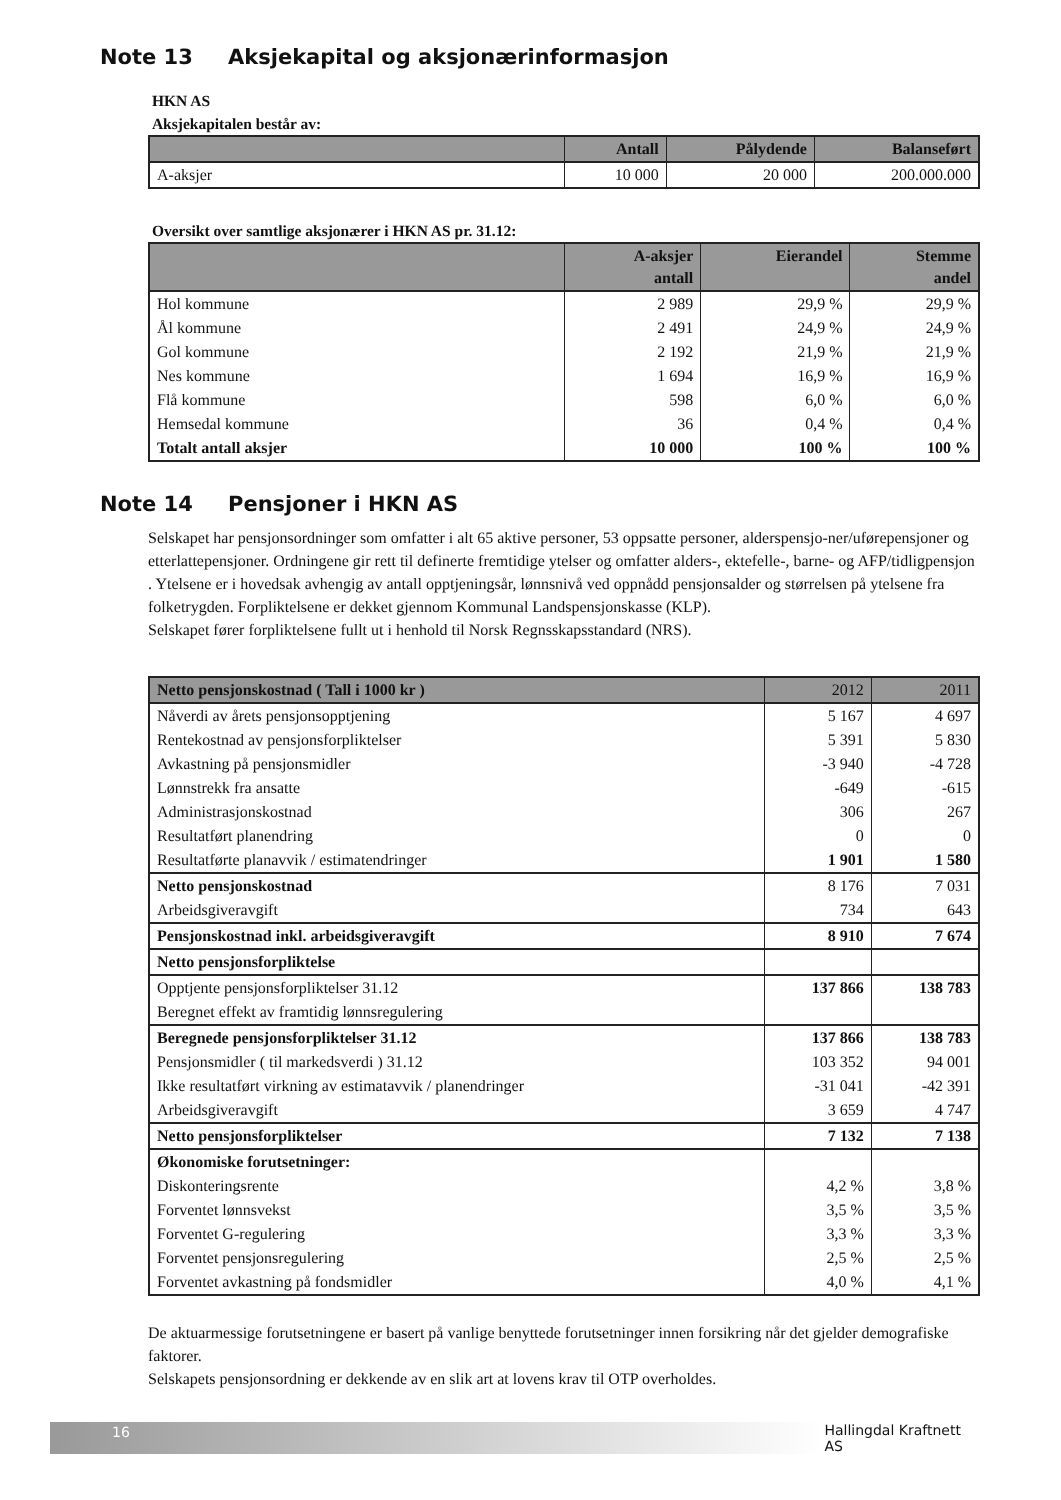Note 13 Aksjekapital og aksjonærinformasjon
HKN AS
Aksjekapitalen består av:
| | Antall | Pålydende | Balanseført |
| --- | --- | --- | --- |
| A-aksjer | 10 000 | 20 000 | 200.000.000 |
Oversikt over samtlige aksjonærer i HKN AS pr. 31.12:
| | A-aksjer antall | Eierandel | Stemme andel |
| --- | --- | --- | --- |
| Hol kommune | 2 989 | 29,9 % | 29,9 % |
| Ål kommune | 2 491 | 24,9 % | 24,9 % |
| Gol kommune | 2 192 | 21,9 % | 21,9 % |
| Nes kommune | 1 694 | 16,9 % | 16,9 % |
| Flå kommune | 598 | 6,0 % | 6,0 % |
| Hemsedal kommune | 36 | 0,4 % | 0,4 % |
| Totalt antall aksjer | 10 000 | 100 % | 100 % |
Note 14 Pensjoner i HKN AS
Selskapet har pensjonsordninger som omfatter i alt 65 aktive personer, 53 oppsatte personer, alderspensjo-ner/uførepensjoner og etterlattepensjoner. Ordningene gir rett til definerte fremtidige ytelser og omfatter alders-, ektefelle-, barne- og AFP/tidligpensjon . Ytelsene er i hovedsak avhengig av antall opptjeningsår, lønnsnivå ved oppnådd pensjonsalder og størrelsen på ytelsene fra folketrygden. Forpliktelsene er dekket gjennom Kommunal Landspensjonskasse (KLP).
Selskapet fører forpliktelsene fullt ut i henhold til Norsk Regnsskapsstandard (NRS).
| Netto pensjonskostnad ( Tall i 1000 kr ) | 2012 | 2011 |
| --- | --- | --- |
| Nåverdi av årets pensjonsopptjening | 5 167 | 4 697 |
| Rentekostnad av pensjonsforpliktelser | 5 391 | 5 830 |
| Avkastning på pensjonsmidler | -3 940 | -4 728 |
| Lønnstrekk fra ansatte | -649 | -615 |
| Administrasjonskostnad | 306 | 267 |
| Resultatført planendring | 0 | 0 |
| Resultatførte planavvik / estimatendringer | 1 901 | 1 580 |
| Netto pensjonskostnad | 8 176 | 7 031 |
| Arbeidsgiveravgift | 734 | 643 |
| Pensjonskostnad inkl. arbeidsgiveravgift | 8 910 | 7 674 |
| Netto pensjonsforpliktelse | | |
| Opptjente pensjonsforpliktelser 31.12 | 137 866 | 138 783 |
| Beregnet effekt av framtidig lønnsregulering | | |
| Beregnede pensjonsforpliktelser 31.12 | 137 866 | 138 783 |
| Pensjonsmidler ( til markedsverdi ) 31.12 | 103 352 | 94 001 |
| Ikke resultatført virkning av estimatavvik / planendringer | -31 041 | -42 391 |
| Arbeidsgiveravgift | 3 659 | 4 747 |
| Netto pensjonsforpliktelser | 7 132 | 7 138 |
| Økonomiske forutsetninger: | | |
| Diskonteringsrente | 4,2 % | 3,8 % |
| Forventet lønnsvekst | 3,5 % | 3,5 % |
| Forventet G-regulering | 3,3 % | 3,3 % |
| Forventet pensjonsregulering | 2,5 % | 2,5 % |
| Forventet avkastning på fondsmidler | 4,0 % | 4,1 % |
De aktuarmessige forutsetningene er basert på vanlige benyttede forutsetninger innen forsikring når det gjelder demografiske faktorer.
Selskapets pensjonsordning er dekkende av en slik art at lovens krav til OTP overholdes.
16 Hallingdal Kraftnett AS